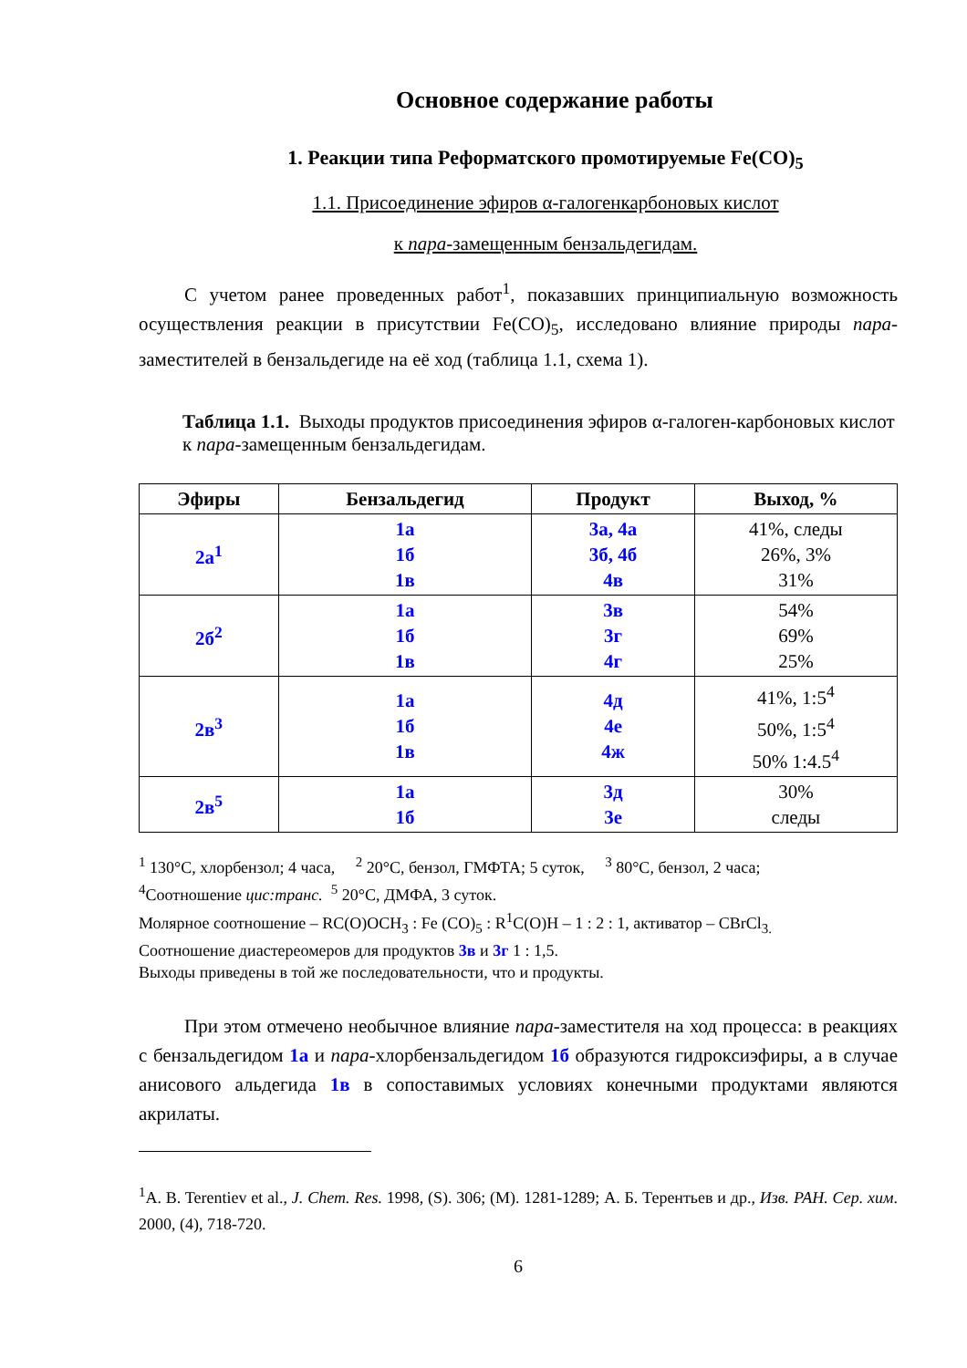Основное содержание работы
1. Реакции типа Реформатского промотируемые Fe(CO)<sub>5</sub>
1.1. Присоединение эфиров α-галогенкарбоновых кислот
к пара-замещенным бензальдегидам.
С учетом ранее проведенных работ<sup>1</sup>, показавших принципиальную возможность осуществления реакции в присутствии Fe(CO)<sub>5</sub>, исследовано влияние природы пара-заместителей в бензальдегиде на её ход (таблица 1.1, схема 1).
Таблица 1.1. Выходы продуктов присоединения эфиров α-галоген-карбоновых кислот к пара-замещенным бензальдегидам.
| Эфиры | Бензальдегид | Продукт | Выход, % |
| --- | --- | --- | --- |
| 2а<sup>1</sup> | 1а 1б 1в | 3а, 4а 3б, 4б 4в | 41%, следы 26%, 3% 31% |
| 2б<sup>2</sup> | 1а 1б 1в | 3в 3г 4г | 54% 69% 25% |
| 2в<sup>3</sup> | 1а 1б 1в | 4д 4е 4ж | 41%, 1:5<sup>4</sup> 50%, 1:5<sup>4</sup> 50% 1:4.5<sup>4</sup> |
| 2в<sup>5</sup> | 1а 1б | 3д 3е | 30% следы |
<sup>1</sup> 130°С, хлорбензол; 4 часа, <sup>2</sup> 20°С, бензол, ГМФТА; 5 суток, <sup>3</sup> 80°С, бензол, 2 часа;
<sup>4</sup> Соотношение цис:транс. <sup>5</sup> 20°С, ДМФА, 3 суток.
Молярное соотношение – RC(O)OCH<sub>3</sub> : Fe (CO)<sub>5</sub> : R<sup>1</sup>C(O)H – 1 : 2 : 1, активатор – CBrCl<sub>3.</sub>
Соотношение диастереомеров для продуктов 3в и 3г 1 : 1,5.
Выходы приведены в той же последовательности, что и продукты.
При этом отмечено необычное влияние пара-заместителя на ход процесса: в реакциях с бензальдегидом 1а и пара-хлорбензальдегидом 1б образуются гидроксиэфиры, а в случае анисового альдегида 1в в сопоставимых условиях конечными продуктами являются акрилаты.
<sup>1</sup> A. B. Terentiev et al., J. Chem. Res. 1998, (S). 306; (M). 1281-1289; А. Б. Терентьев и др., Изв. РАН. Сер. хим. 2000, (4), 718-720.
6